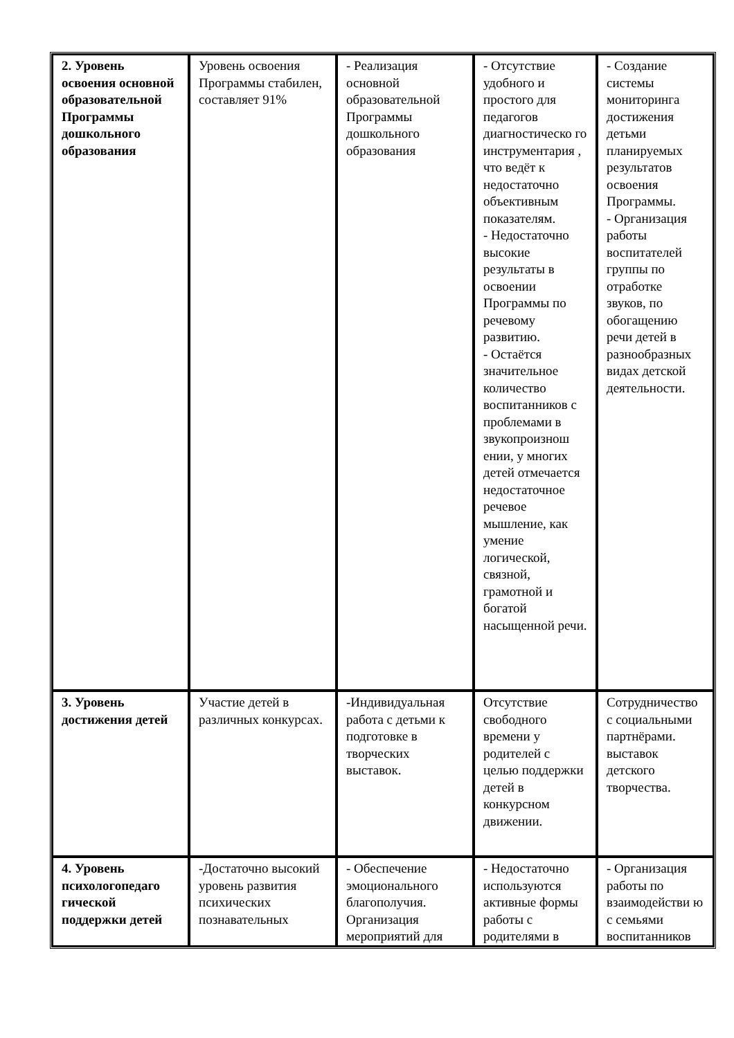| 2. Уровень освоения основной образовательной Программы дошкольного образования | Уровень освоения Программы стабилен, составляет 91% | - Реализация основной образовательной Программы дошкольного образования | - Отсутствие удобного и простого для педагогов диагностическо го инструментария , что ведёт к недостаточно объективным показателям. - Недостаточно высокие результаты в освоении Программы по речевому развитию. - Остаётся значительное количество воспитанников с проблемами в звукопроизнош ении, у многих детей отмечается недостаточное речевое мышление, как умение логической, связной, грамотной и богатой насыщенной речи. | - Создание системы мониторинга достижения детьми планируемых результатов освоения Программы. - Организация работы воспитателей группы по отработке звуков, по обогащению речи детей в разнообразных видах детской деятельности. |
| 3. Уровень достижения детей | Участие детей в различных конкурсах. | -Индивидуальная работа с детьми к подготовке в творческих выставок. | Отсутствие свободного времени у родителей с целью поддержки детей в конкурсном движении. | Сотрудничество с социальными партнёрами. выставок детского творчества. |
| 4. Уровень психологопедаго гической поддержки детей | -Достаточно высокий уровень развития психических познавательных | - Обеспечение эмоционального благополучия. Организация мероприятий для | - Недостаточно используются активные формы работы с родителями в | - Организация работы по взаимодействи ю с семьями воспитанников |